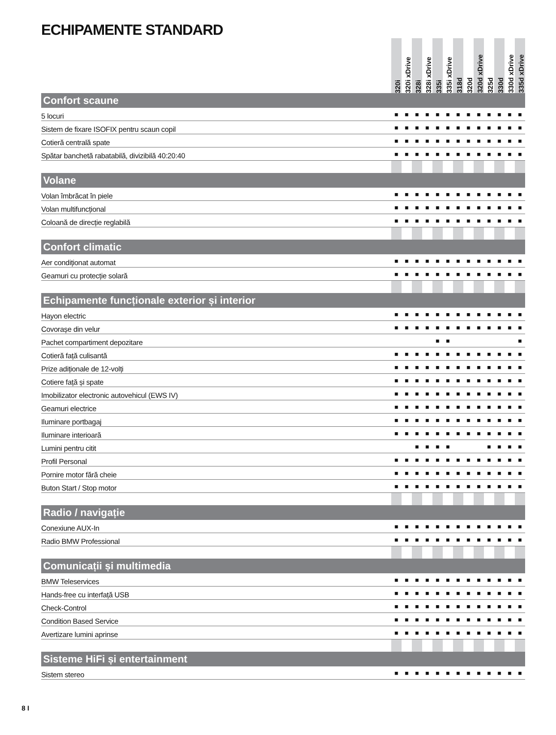ECHIPAMENTE STANDARD
| | 320i | 320i xDrive | 328i | 328i xDrive | 335i | 335i xDrive | 318d | 320d | 320d xDrive | 325d | 330d | 330d xDrive | 335d xDrive |
| --- | --- | --- | --- | --- | --- | --- | --- | --- | --- | --- | --- | --- | --- |
| Confort scaune | | | | | | | | | | | | | |
| 5 locuri | ■ | ■ | ■ | ■ | ■ | ■ | ■ | ■ | ■ | ■ | ■ | ■ | ■ |
| Sistem de fixare ISOFIX pentru scaun copil | ■ | ■ | ■ | ■ | ■ | ■ | ■ | ■ | ■ | ■ | ■ | ■ | ■ |
| Cotieră centrală spate | ■ | ■ | ■ | ■ | ■ | ■ | ■ | ■ | ■ | ■ | ■ | ■ | ■ |
| Spătar banchetă rabatabilă, divizibilă 40:20:40 | ■ | ■ | ■ | ■ | ■ | ■ | ■ | ■ | ■ | ■ | ■ | ■ | ■ |
| Volane | | | | | | | | | | | | | |
| Volan îmbrăcat în piele | ■ | ■ | ■ | ■ | ■ | ■ | ■ | ■ | ■ | ■ | ■ | ■ | ■ |
| Volan multifuncțional | ■ | ■ | ■ | ■ | ■ | ■ | ■ | ■ | ■ | ■ | ■ | ■ | ■ |
| Coloană de direcție reglabilă | ■ | ■ | ■ | ■ | ■ | ■ | ■ | ■ | ■ | ■ | ■ | ■ | ■ |
| Confort climatic | | | | | | | | | | | | | |
| Aer condiționat automat | ■ | ■ | ■ | ■ | ■ | ■ | ■ | ■ | ■ | ■ | ■ | ■ | ■ |
| Geamuri cu protecție solară | ■ | ■ | ■ | ■ | ■ | ■ | ■ | ■ | ■ | ■ | ■ | ■ | ■ |
| Echipamente funcționale exterior și interior | | | | | | | | | | | | | |
| Hayon electric | ■ | ■ | ■ | ■ | ■ | ■ | ■ | ■ | ■ | ■ | ■ | ■ | ■ |
| Covorașe din velur | ■ | ■ | ■ | ■ | ■ | ■ | ■ | ■ | ■ | ■ | ■ | ■ | ■ |
| Pachet compartiment depozitare | | | | | ■ | ■ | | | | | | | ■ |
| Cotieră față culisantă | ■ | ■ | ■ | ■ | ■ | ■ | ■ | ■ | ■ | ■ | ■ | ■ | ■ |
| Prize adiționale de 12-volți | ■ | ■ | ■ | ■ | ■ | ■ | ■ | ■ | ■ | ■ | ■ | ■ | ■ |
| Cotiere față și spate | ■ | ■ | ■ | ■ | ■ | ■ | ■ | ■ | ■ | ■ | ■ | ■ | ■ |
| Imobilizator electronic autovehicul (EWS IV) | ■ | ■ | ■ | ■ | ■ | ■ | ■ | ■ | ■ | ■ | ■ | ■ | ■ |
| Geamuri electrice | ■ | ■ | ■ | ■ | ■ | ■ | ■ | ■ | ■ | ■ | ■ | ■ | ■ |
| Iluminare portbagaj | ■ | ■ | ■ | ■ | ■ | ■ | ■ | ■ | ■ | ■ | ■ | ■ | ■ |
| Iluminare interioară | ■ | ■ | ■ | ■ | ■ | ■ | ■ | ■ | ■ | ■ | ■ | ■ | ■ |
| Lumini pentru citit | | | ■ | ■ | ■ | ■ | | | | ■ | ■ | ■ | ■ |
| Profil Personal | ■ | ■ | ■ | ■ | ■ | ■ | ■ | ■ | ■ | ■ | ■ | ■ | ■ |
| Pornire motor fără cheie | ■ | ■ | ■ | ■ | ■ | ■ | ■ | ■ | ■ | ■ | ■ | ■ | ■ |
| Buton Start / Stop motor | ■ | ■ | ■ | ■ | ■ | ■ | ■ | ■ | ■ | ■ | ■ | ■ | ■ |
| Radio / navigație | | | | | | | | | | | | | |
| Conexiune AUX-In | ■ | ■ | ■ | ■ | ■ | ■ | ■ | ■ | ■ | ■ | ■ | ■ | ■ |
| Radio BMW Professional | ■ | ■ | ■ | ■ | ■ | ■ | ■ | ■ | ■ | ■ | ■ | ■ | ■ |
| Comunicații și multimedia | | | | | | | | | | | | | |
| BMW Teleservices | ■ | ■ | ■ | ■ | ■ | ■ | ■ | ■ | ■ | ■ | ■ | ■ | ■ |
| Hands-free cu interfață USB | ■ | ■ | ■ | ■ | ■ | ■ | ■ | ■ | ■ | ■ | ■ | ■ | ■ |
| Check-Control | ■ | ■ | ■ | ■ | ■ | ■ | ■ | ■ | ■ | ■ | ■ | ■ | ■ |
| Condition Based Service | ■ | ■ | ■ | ■ | ■ | ■ | ■ | ■ | ■ | ■ | ■ | ■ | ■ |
| Avertizare lumini aprinse | ■ | ■ | ■ | ■ | ■ | ■ | ■ | ■ | ■ | ■ | ■ | ■ | ■ |
| Sisteme HiFi și entertainment | | | | | | | | | | | | | |
| Sistem stereo | ■ | ■ | ■ | ■ | ■ | ■ | ■ | ■ | ■ | ■ | ■ | ■ | ■ |
8 I